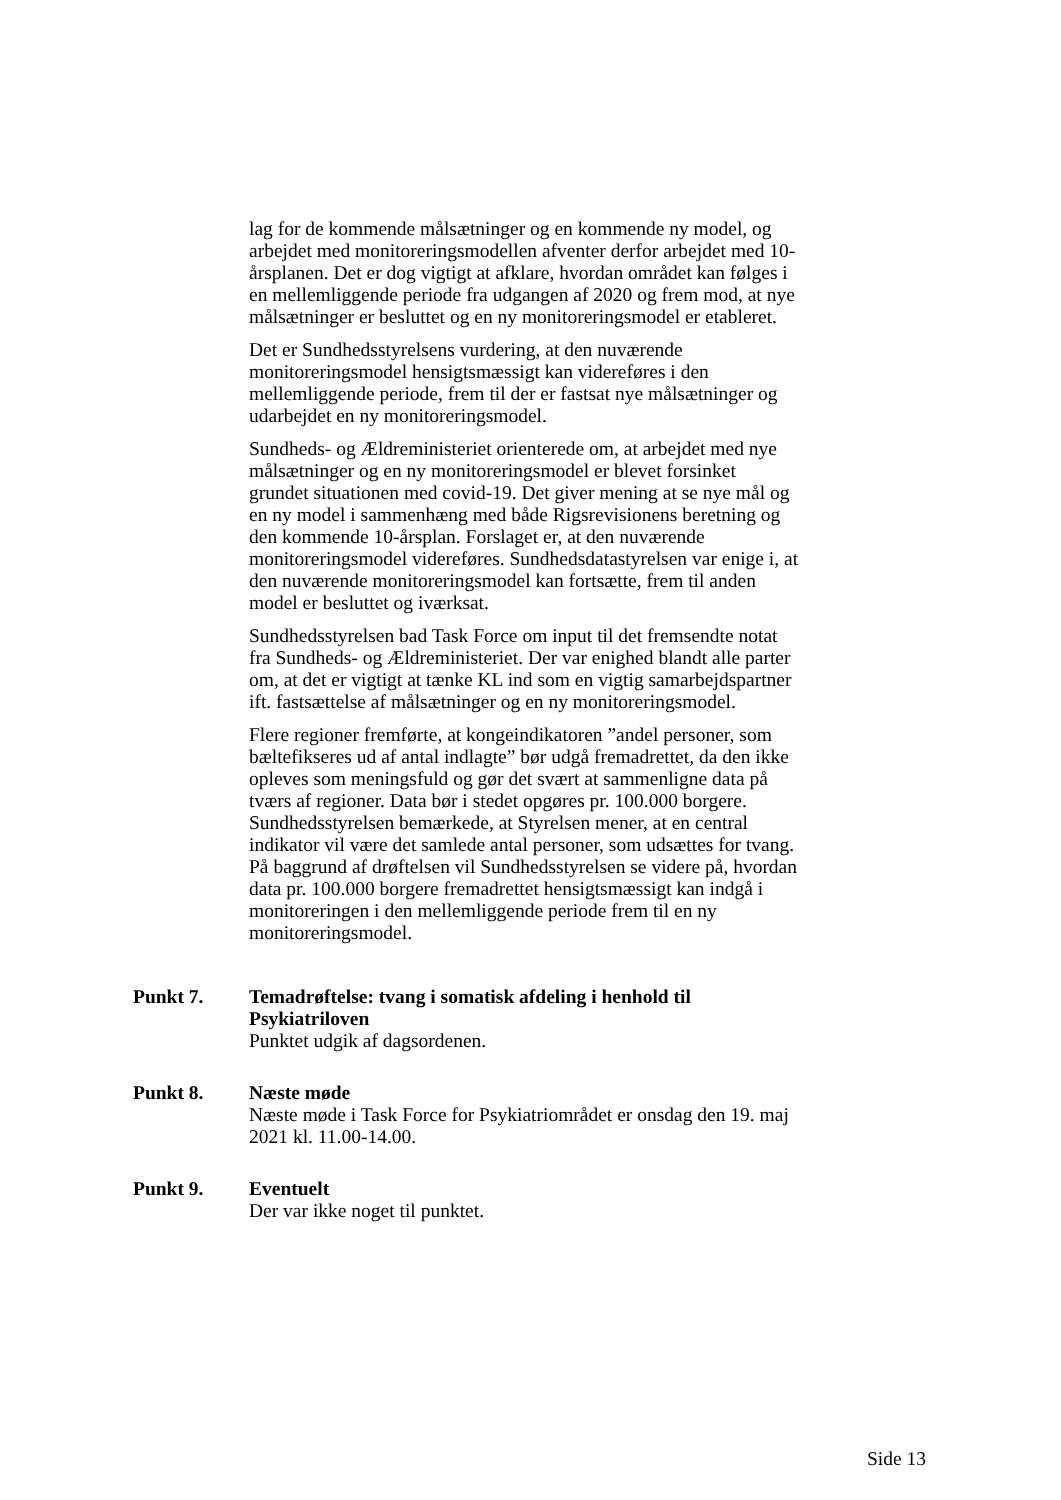lag for de kommende målsætninger og en kommende ny model, og arbejdet med monitoreringsmodellen afventer derfor arbejdet med 10-årsplanen. Det er dog vigtigt at afklare, hvordan området kan følges i en mellemliggende periode fra udgangen af 2020 og frem mod, at nye målsætninger er besluttet og en ny monitoreringsmodel er etableret.
Det er Sundhedsstyrelsens vurdering, at den nuværende monitoreringsmodel hensigtsmæssigt kan videreføres i den mellemliggende periode, frem til der er fastsat nye målsætninger og udarbejdet en ny monitoreringsmodel.
Sundheds- og Ældreministeriet orienterede om, at arbejdet med nye målsætninger og en ny monitoreringsmodel er blevet forsinket grundet situationen med covid-19. Det giver mening at se nye mål og en ny model i sammenhæng med både Rigsrevisionens beretning og den kommende 10-årsplan. Forslaget er, at den nuværende monitoreringsmodel videreføres. Sundhedsdatastyrelsen var enige i, at den nuværende monitoreringsmodel kan fortsætte, frem til anden model er besluttet og iværksat.
Sundhedsstyrelsen bad Task Force om input til det fremsendte notat fra Sundheds- og Ældreministeriet. Der var enighed blandt alle parter om, at det er vigtigt at tænke KL ind som en vigtig samarbejdspartner ift. fastsættelse af målsætninger og en ny monitoreringsmodel.
Flere regioner fremførte, at kongeindikatoren ”andel personer, som bæltefikseres ud af antal indlagte” bør udgå fremadrettet, da den ikke opleves som meningsfuld og gør det svært at sammenligne data på tværs af regioner. Data bør i stedet opgøres pr. 100.000 borgere. Sundhedsstyrelsen bemærkede, at Styrelsen mener, at en central indikator vil være det samlede antal personer, som udsættes for tvang. På baggrund af drøftelsen vil Sundhedsstyrelsen se videre på, hvordan data pr. 100.000 borgere fremadrettet hensigtsmæssigt kan indgå i monitoreringen i den mellemliggende periode frem til en ny monitoreringsmodel.
Punkt 7. Temadrøftelse: tvang i somatisk afdeling i henhold til Psykiatriloven
Punktet udgik af dagsordenen.
Punkt 8. Næste møde
Næste møde i Task Force for Psykiatriområdet er onsdag den 19. maj 2021 kl. 11.00-14.00.
Punkt 9. Eventuelt
Der var ikke noget til punktet.
Side 13